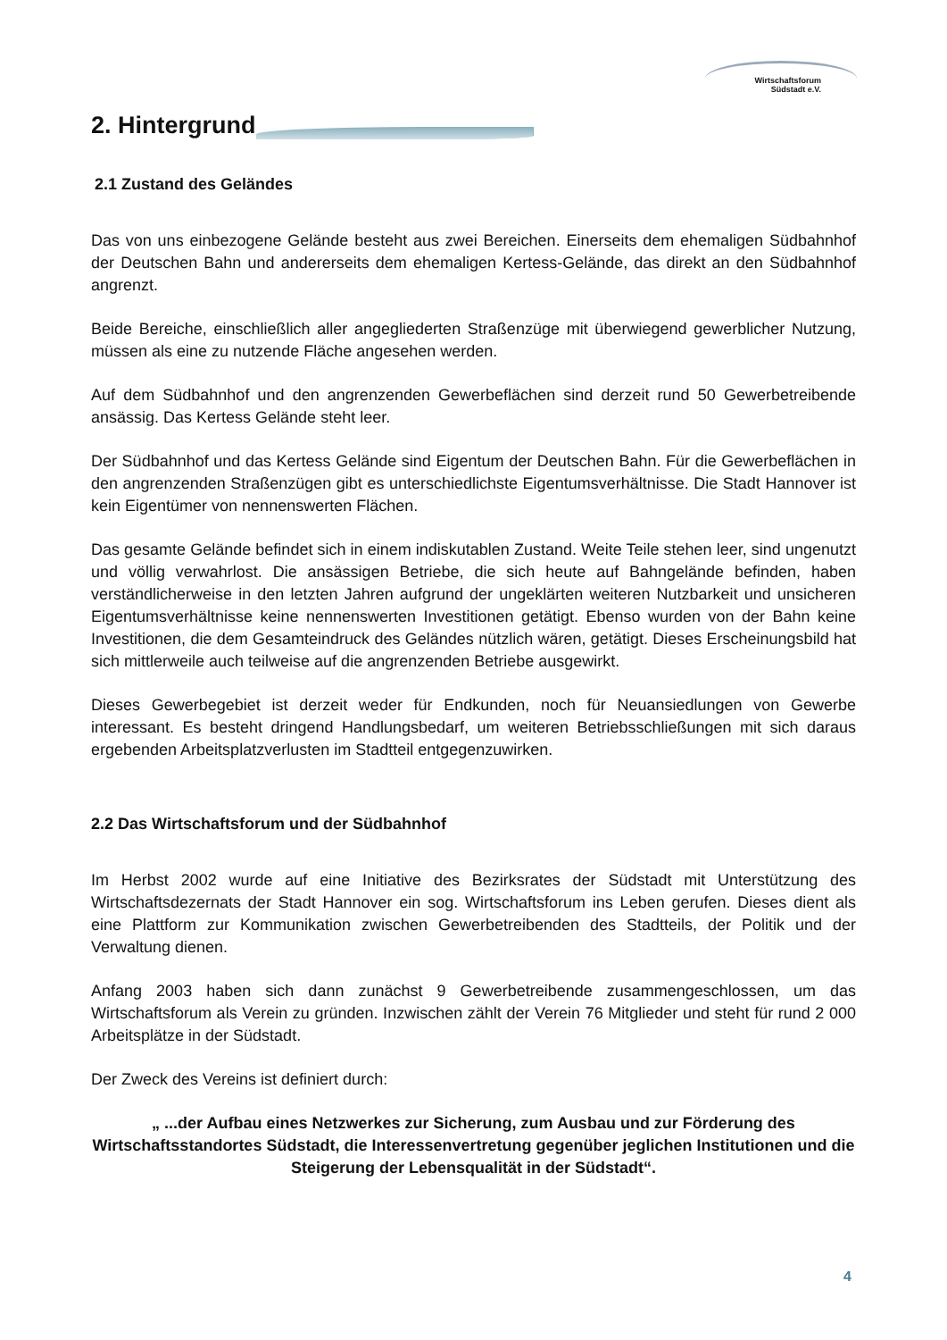Wirtschaftsforum
Südstadt e.V.
2. Hintergrund
2.1 Zustand des Geländes
Das von uns einbezogene Gelände besteht aus zwei Bereichen. Einerseits dem ehemaligen Südbahnhof der Deutschen Bahn und andererseits dem ehemaligen Kertess-Gelände, das direkt an den Südbahnhof angrenzt.
Beide Bereiche, einschließlich aller angegliederten Straßenzüge mit überwiegend gewerblicher Nutzung, müssen als eine zu nutzende Fläche angesehen werden.
Auf dem Südbahnhof und den angrenzenden Gewerbeflächen sind derzeit rund 50 Gewerbetreibende ansässig. Das Kertess Gelände steht leer.
Der Südbahnhof und das Kertess Gelände sind Eigentum der Deutschen Bahn. Für die Gewerbeflächen in den angrenzenden Straßenzügen gibt es unterschiedlichste Eigentumsverhältnisse. Die Stadt Hannover ist kein Eigentümer von nennenswerten Flächen.
Das gesamte Gelände befindet sich in einem indiskutablen Zustand. Weite Teile stehen leer, sind ungenutzt und völlig verwahrlost. Die ansässigen Betriebe, die sich heute auf Bahngelände befinden, haben verständlicherweise in den letzten Jahren aufgrund der ungeklärten weiteren Nutzbarkeit und unsicheren Eigentumsverhältnisse keine nennenswerten Investitionen getätigt. Ebenso wurden von der Bahn keine Investitionen, die dem Gesamteindruck des Geländes nützlich wären, getätigt. Dieses Erscheinungsbild hat sich mittlerweile auch teilweise auf die angrenzenden Betriebe ausgewirkt.
Dieses Gewerbegebiet ist derzeit weder für Endkunden, noch für Neuansiedlungen von Gewerbe interessant. Es besteht dringend Handlungsbedarf, um weiteren Betriebsschließungen mit sich daraus ergebenden Arbeitsplatzverlusten im Stadtteil entgegenzuwirken.
2.2 Das Wirtschaftsforum und der Südbahnhof
Im Herbst 2002 wurde auf eine Initiative des Bezirksrates der Südstadt mit Unterstützung des Wirtschaftsdezernats der Stadt Hannover ein sog. Wirtschaftsforum ins Leben gerufen. Dieses dient als eine Plattform zur Kommunikation zwischen Gewerbetreibenden des Stadtteils, der Politik und der Verwaltung dienen.
Anfang 2003 haben sich dann zunächst 9 Gewerbetreibende zusammengeschlossen, um das Wirtschaftsforum als Verein zu gründen. Inzwischen zählt der Verein 76 Mitglieder und steht für rund 2 000 Arbeitsplätze in der Südstadt.
Der Zweck des Vereins ist definiert durch:
„ ...der Aufbau eines Netzwerkes zur Sicherung, zum Ausbau und zur Förderung des Wirtschaftsstandortes Südstadt, die Interessenvertretung gegenüber jeglichen Institutionen und die Steigerung der Lebensqualität in der Südstadt“.
4